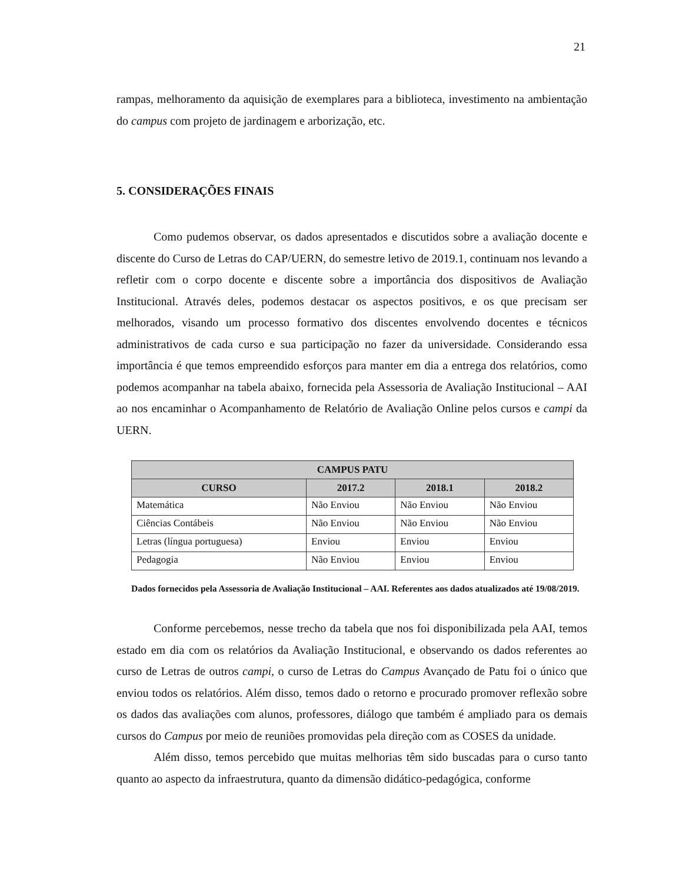21
rampas, melhoramento da aquisição de exemplares para a biblioteca, investimento na ambientação do campus com projeto de jardinagem e arborização, etc.
5. CONSIDERAÇÕES FINAIS
Como pudemos observar, os dados apresentados e discutidos sobre a avaliação docente e discente do Curso de Letras do CAP/UERN, do semestre letivo de 2019.1, continuam nos levando a refletir com o corpo docente e discente sobre a importância dos dispositivos de Avaliação Institucional. Através deles, podemos destacar os aspectos positivos, e os que precisam ser melhorados, visando um processo formativo dos discentes envolvendo docentes e técnicos administrativos de cada curso e sua participação no fazer da universidade. Considerando essa importância é que temos empreendido esforços para manter em dia a entrega dos relatórios, como podemos acompanhar na tabela abaixo, fornecida pela Assessoria de Avaliação Institucional – AAI ao nos encaminhar o Acompanhamento de Relatório de Avaliação Online pelos cursos e campi da UERN.
| CAMPUS PATU | | | |
| --- | --- | --- | --- |
| CURSO | 2017.2 | 2018.1 | 2018.2 |
| Matemática | Não Enviou | Não Enviou | Não Enviou |
| Ciências Contábeis | Não Enviou | Não Enviou | Não Enviou |
| Letras (língua portuguesa) | Enviou | Enviou | Enviou |
| Pedagogia | Não Enviou | Enviou | Enviou |
Dados fornecidos pela Assessoria de Avaliação Institucional – AAI. Referentes aos dados atualizados até 19/08/2019.
Conforme percebemos, nesse trecho da tabela que nos foi disponibilizada pela AAI, temos estado em dia com os relatórios da Avaliação Institucional, e observando os dados referentes ao curso de Letras de outros campi, o curso de Letras do Campus Avançado de Patu foi o único que enviou todos os relatórios. Além disso, temos dado o retorno e procurado promover reflexão sobre os dados das avaliações com alunos, professores, diálogo que também é ampliado para os demais cursos do Campus por meio de reuniões promovidas pela direção com as COSES da unidade.
Além disso, temos percebido que muitas melhorias têm sido buscadas para o curso tanto quanto ao aspecto da infraestrutura, quanto da dimensão didático-pedagógica, conforme